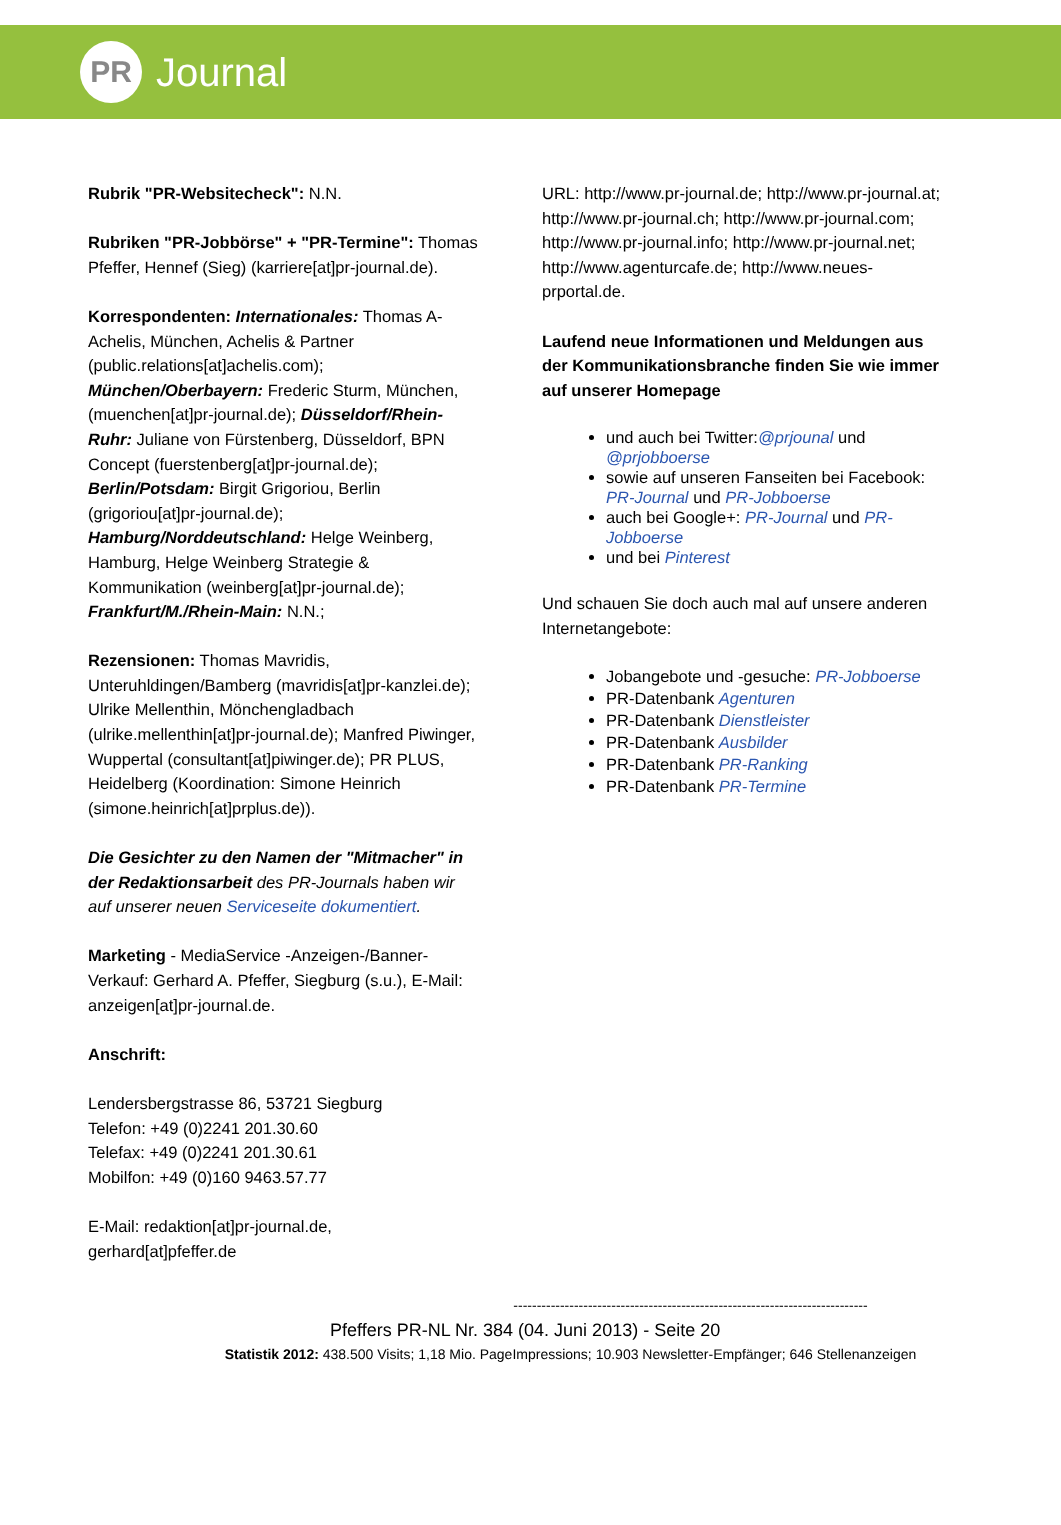PR
Journal
Rubrik "PR-Websitecheck": N.N.
Rubriken "PR-Jobbörse" + "PR-Termine": Thomas Pfeffer, Hennef (Sieg) (karriere[at]pr-journal.de).
Korrespondenten: Internationales: Thomas A-Achelis, München, Achelis & Partner (public.relations[at]achelis.com); München/Oberbayern: Frederic Sturm, München, (muenchen[at]pr-journal.de); Düsseldorf/Rhein-Ruhr: Juliane von Fürstenberg, Düsseldorf, BPN Concept (fuerstenberg[at]pr-journal.de); Berlin/Potsdam: Birgit Grigoriou, Berlin (grigoriou[at]pr-journal.de); Hamburg/Norddeutschland: Helge Weinberg, Hamburg, Helge Weinberg Strategie & Kommunikation (weinberg[at]pr-journal.de); Frankfurt/M./Rhein-Main: N.N.;
Rezensionen: Thomas Mavridis, Unteruhldingen/Bamberg (mavridis[at]pr-kanzlei.de); Ulrike Mellenthin, Mönchengladbach (ulrike.mellenthin[at]pr-journal.de); Manfred Piwinger, Wuppertal (consultant[at]piwinger.de); PR PLUS, Heidelberg (Koordination: Simone Heinrich (simone.heinrich[at]prplus.de)).
Die Gesichter zu den Namen der "Mitmacher" in der Redaktionsarbeit des PR-Journals haben wir auf unserer neuen Serviceseite dokumentiert.
Marketing - MediaService -Anzeigen-/Banner-Verkauf: Gerhard A. Pfeffer, Siegburg (s.u.), E-Mail: anzeigen[at]pr-journal.de.
Anschrift:
Lendersbergstrasse 86, 53721 Siegburg
Telefon: +49 (0)2241 201.30.60
Telefax: +49 (0)2241 201.30.61
Mobilfon: +49 (0)160 9463.57.77
E-Mail: redaktion[at]pr-journal.de, gerhard[at]pfeffer.de
URL: http://www.pr-journal.de; http://www.pr-journal.at; http://www.pr-journal.ch; http://www.pr-journal.com; http://www.pr-journal.info; http://www.pr-journal.net; http://www.agenturcafe.de; http://www.neues-prportal.de.
Laufend neue Informationen und Meldungen aus der Kommunikationsbranche finden Sie wie immer auf unserer Homepage
und auch bei Twitter:@prjounal und @prjobboerse
sowie auf unseren Fanseiten bei Facebook: PR-Journal und PR-Jobboerse
auch bei Google+: PR-Journal und PR-Jobboerse
und bei Pinterest
Und schauen Sie doch auch mal auf unsere anderen Internetangebote:
Jobangebote und -gesuche: PR-Jobboerse
PR-Datenbank Agenturen
PR-Datenbank Dienstleister
PR-Datenbank Ausbilder
PR-Datenbank PR-Ranking
PR-Datenbank PR-Termine
----------------------------------------------------------------------------
Pfeffers PR-NL Nr. 384 (04. Juni 2013) - Seite 20
Statistik 2012: 438.500 Visits; 1,18 Mio. PageImpressions; 10.903 Newsletter-Empfänger; 646 Stellenanzeigen